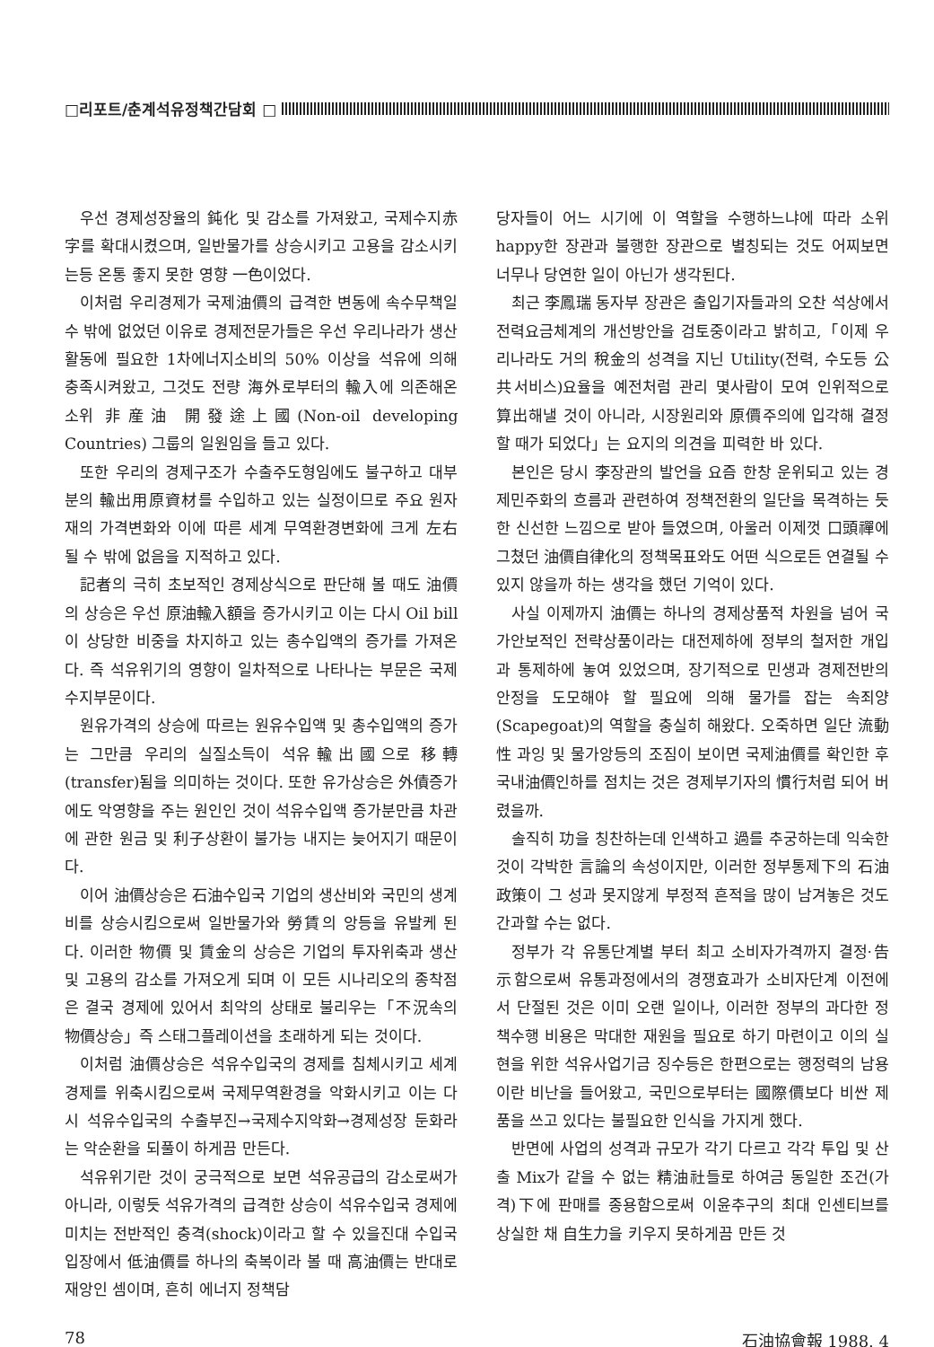□리포트/춘계석유정책간담회 □
우선 경제성장율의 鈍化 및 감소를 가져왔고, 국제수지赤字를 확대시켰으며, 일반물가를 상승시키고 고용을 감소시키는등 온통 좋지 못한 영향 一色이었다.
이처럼 우리경제가 국제油價의 급격한 변동에 속수무책일 수 밖에 없었던 이유로 경제전문가들은 우선 우리나라가 생산활동에 필요한 1차에너지소비의 50% 이상을 석유에 의해 충족시켜왔고, 그것도 전량 海外로부터의 輸入에 의존해온 소위 非産油 開發途上國(Non-oil developing Countries) 그룹의 일원임을 들고 있다.
또한 우리의 경제구조가 수출주도형임에도 불구하고 대부분의 輸出用原資材를 수입하고 있는 실정이므로 주요 원자재의 가격변화와 이에 따른 세계 무역환경변화에 크게 左右될 수 밖에 없음을 지적하고 있다.
記者의 극히 초보적인 경제상식으로 판단해 볼 때도 油價의 상승은 우선 原油輸入額을 증가시키고 이는 다시 Oil bill이 상당한 비중을 차지하고 있는 총수입액의 증가를 가져온다. 즉 석유위기의 영향이 일차적으로 나타나는 부문은 국제수지부문이다.
원유가격의 상승에 따르는 원유수입액 및 총수입액의 증가는 그만큼 우리의 실질소득이 석유輸出國으로 移轉(transfer)됨을 의미하는 것이다. 또한 유가상승은 外債증가에도 악영향을 주는 원인인 것이 석유수입액 증가분만큼 차관에 관한 원금 및 利子상환이 불가능 내지는 늦어지기 때문이다.
이어 油價상승은 石油수입국 기업의 생산비와 국민의 생계비를 상승시킴으로써 일반물가와 勞賃의 앙등을 유발케 된다. 이러한 物價 및 賃金의 상승은 기업의 투자위축과 생산 및 고용의 감소를 가져오게 되며 이 모든 시나리오의 종착점은 결국 경제에 있어서 최악의 상태로 불리우는「不況속의 物價상승」즉 스태그플레이션을 초래하게 되는 것이다.
이처럼 油價상승은 석유수입국의 경제를 침체시키고 세계경제를 위축시킴으로써 국제무역환경을 악화시키고 이는 다시 석유수입국의 수출부진→국제수지악화→경제성장 둔화라는 악순환을 되풀이 하게끔 만든다.
석유위기란 것이 궁극적으로 보면 석유공급의 감소로써가 아니라, 이렇듯 석유가격의 급격한 상승이 석유수입국 경제에 미치는 전반적인 충격(shock)이라고 할 수 있을진대 수입국입장에서 低油價를 하나의 축복이라 볼 때 高油價는 반대로 재앙인 셈이며, 흔히 에너지 정책담
당자들이 어느 시기에 이 역할을 수행하느냐에 따라 소위 happy한 장관과 불행한 장관으로 별칭되는 것도 어찌보면 너무나 당연한 일이 아닌가 생각된다.
최근 李鳳瑞 동자부 장관은 출입기자들과의 오찬 석상에서 전력요금체계의 개선방안을 검토중이라고 밝히고,「이제 우리나라도 거의 稅金의 성격을 지닌 Utility(전력, 수도등 公共서비스)요율을 예전처럼 관리 몇사람이 모여 인위적으로 算出해낼 것이 아니라, 시장원리와 原價주의에 입각해 결정할 때가 되었다」는 요지의 의견을 피력한 바 있다.
본인은 당시 李장관의 발언을 요즘 한창 운위되고 있는 경제민주화의 흐름과 관련하여 정책전환의 일단을 목격하는 듯한 신선한 느낌으로 받아 들였으며, 아울러 이제껏 口頭禪에 그쳤던 油價自律化의 정책목표와도 어떤 식으로든 연결될 수 있지 않을까 하는 생각을 했던 기억이 있다.
사실 이제까지 油價는 하나의 경제상품적 차원을 넘어 국가안보적인 전략상품이라는 대전제하에 정부의 철저한 개입과 통제하에 놓여 있었으며, 장기적으로 민생과 경제전반의 안정을 도모해야 할 필요에 의해 물가를 잡는 속죄양(Scapegoat)의 역할을 충실히 해왔다. 오죽하면 일단 流動性 과잉 및 물가앙등의 조짐이 보이면 국제油價를 확인한 후 국내油價인하를 점치는 것은 경제부기자의 慣行처럼 되어 버렸을까.
솔직히 功을 칭찬하는데 인색하고 過를 추궁하는데 익숙한 것이 각박한 言論의 속성이지만, 이러한 정부통제下의 石油政策이 그 성과 못지않게 부정적 흔적을 많이 남겨놓은 것도 간과할 수는 없다.
정부가 각 유통단계별 부터 최고 소비자가격까지 결정·告示함으로써 유통과정에서의 경쟁효과가 소비자단계 이전에서 단절된 것은 이미 오랜 일이나, 이러한 정부의 과다한 정책수행 비용은 막대한 재원을 필요로 하기 마련이고 이의 실현을 위한 석유사업기금 징수등은 한편으로는 행정력의 남용이란 비난을 들어왔고, 국민으로부터는 國際價보다 비싼 제품을 쓰고 있다는 불필요한 인식을 가지게 했다.
반면에 사업의 성격과 규모가 각기 다르고 각각 투입 및 산출 Mix가 같을 수 없는 精油社들로 하여금 동일한 조건(가격)下에 판매를 종용함으로써 이윤추구의 최대 인센티브를 상실한 채 自生力을 키우지 못하게끔 만든 것
78 石油協會報 1988. 4